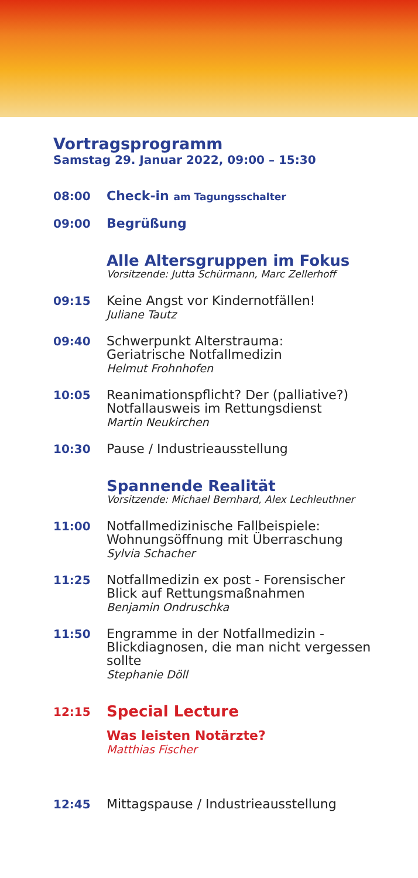Vortragsprogramm
Samstag 29. Januar 2022, 09:00 – 15:30
08:00
Check-in am Tagungsschalter
09:00
Begrüßung
Alle Altersgruppen im Fokus
Vorsitzende: Jutta Schürmann, Marc Zellerhoff
09:15
Keine Angst vor Kindernotfällen!
Juliane Tautz
09:40
Schwerpunkt Alterstrauma:
Geriatrische Notfallmedizin
Helmut Frohnhofen
10:05
Reanimationspflicht? Der (palliative?)
Notfallausweis im Rettungsdienst
Martin Neukirchen
10:30
Pause / Industrieausstellung
Spannende Realität
Vorsitzende: Michael Bernhard, Alex Lechleuthner
11:00
Notfallmedizinische Fallbeispiele:
Wohnungsöffnung mit Überraschung
Sylvia Schacher
11:25
Notfallmedizin ex post - Forensischer
Blick auf Rettungsmaßnahmen
Benjamin Ondruschka
11:50
Engramme in der Notfallmedizin -
Blickdiagnosen, die man nicht vergessen
sollte
Stephanie Döll
12:15
Special Lecture
Was leisten Notärzte?
Matthias Fischer
12:45
Mittagspause / Industrieausstellung